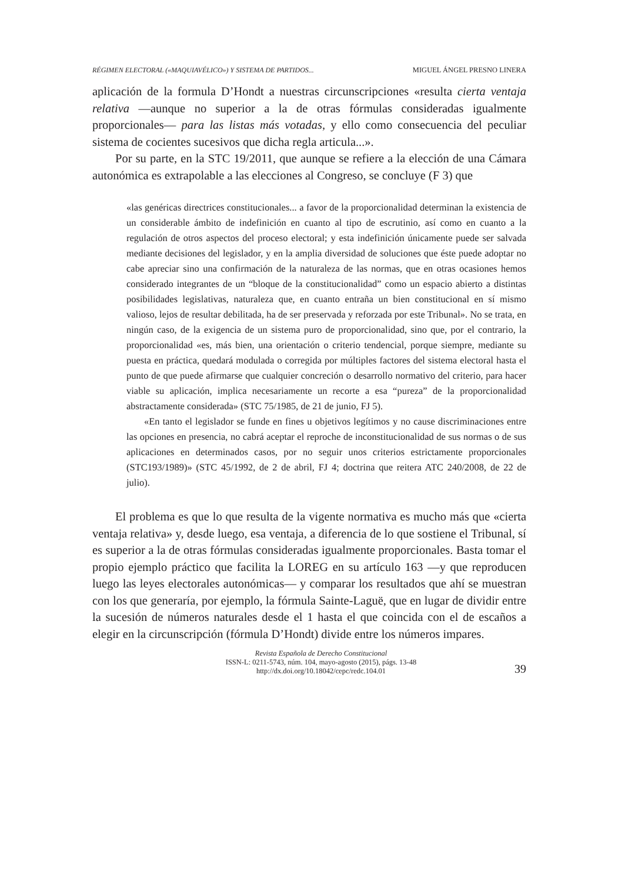RÉGIMEN ELECTORAL («MAQUIAVÉLICO») Y SISTEMA DE PARTIDOS... MIGUEL ÁNGEL PRESNO LINERA
aplicación de la formula D’Hondt a nuestras circunscripciones «resulta cierta ventaja relativa —aunque no superior a la de otras fórmulas consideradas igualmente proporcionales— para las listas más votadas, y ello como consecuencia del peculiar sistema de cocientes sucesivos que dicha regla articula...».
Por su parte, en la STC 19/2011, que aunque se refiere a la elección de una Cámara autonómica es extrapolable a las elecciones al Congreso, se concluye (F 3) que
«las genéricas directrices constitucionales... a favor de la proporcionalidad determinan la existencia de un considerable ámbito de indefinición en cuanto al tipo de escrutinio, así como en cuanto a la regulación de otros aspectos del proceso electoral; y esta indefinición únicamente puede ser salvada mediante decisiones del legislador, y en la amplia diversidad de soluciones que éste puede adoptar no cabe apreciar sino una confirmación de la naturaleza de las normas, que en otras ocasiones hemos considerado integrantes de un “bloque de la constitucionalidad” como un espacio abierto a distintas posibilidades legislativas, naturaleza que, en cuanto entraña un bien constitucional en sí mismo valioso, lejos de resultar debilitada, ha de ser preservada y reforzada por este Tribunal». No se trata, en ningún caso, de la exigencia de un sistema puro de proporcionalidad, sino que, por el contrario, la proporcionalidad «es, más bien, una orientación o criterio tendencial, porque siempre, mediante su puesta en práctica, quedará modulada o corregida por múltiples factores del sistema electoral hasta el punto de que puede afirmarse que cualquier concreción o desarrollo normativo del criterio, para hacer viable su aplicación, implica necesariamente un recorte a esa “pureza” de la proporcionalidad abstractamente considerada» (STC 75/1985, de 21 de junio, FJ 5).
«En tanto el legislador se funde en fines u objetivos legítimos y no cause discriminaciones entre las opciones en presencia, no cabrá aceptar el reproche de inconstitucionalidad de sus normas o de sus aplicaciones en determinados casos, por no seguir unos criterios estrictamente proporcionales (STC193/1989)» (STC 45/1992, de 2 de abril, FJ 4; doctrina que reitera ATC 240/2008, de 22 de julio).
El problema es que lo que resulta de la vigente normativa es mucho más que «cierta ventaja relativa» y, desde luego, esa ventaja, a diferencia de lo que sostiene el Tribunal, sí es superior a la de otras fórmulas consideradas igualmente proporcionales. Basta tomar el propio ejemplo práctico que facilita la LOREG en su artículo 163 —y que reproducen luego las leyes electorales autonómicas— y comparar los resultados que ahí se muestran con los que generaría, por ejemplo, la fórmula Sainte-Laguë, que en lugar de dividir entre la sucesión de números naturales desde el 1 hasta el que coincida con el de escaños a elegir en la circunscripción (fórmula D’Hondt) divide entre los números impares.
Revista Española de Derecho Constitucional
ISSN-L: 0211-5743, núm. 104, mayo-agosto (2015), págs. 13-48
http://dx.doi.org/10.18042/cepc/redc.104.01
39